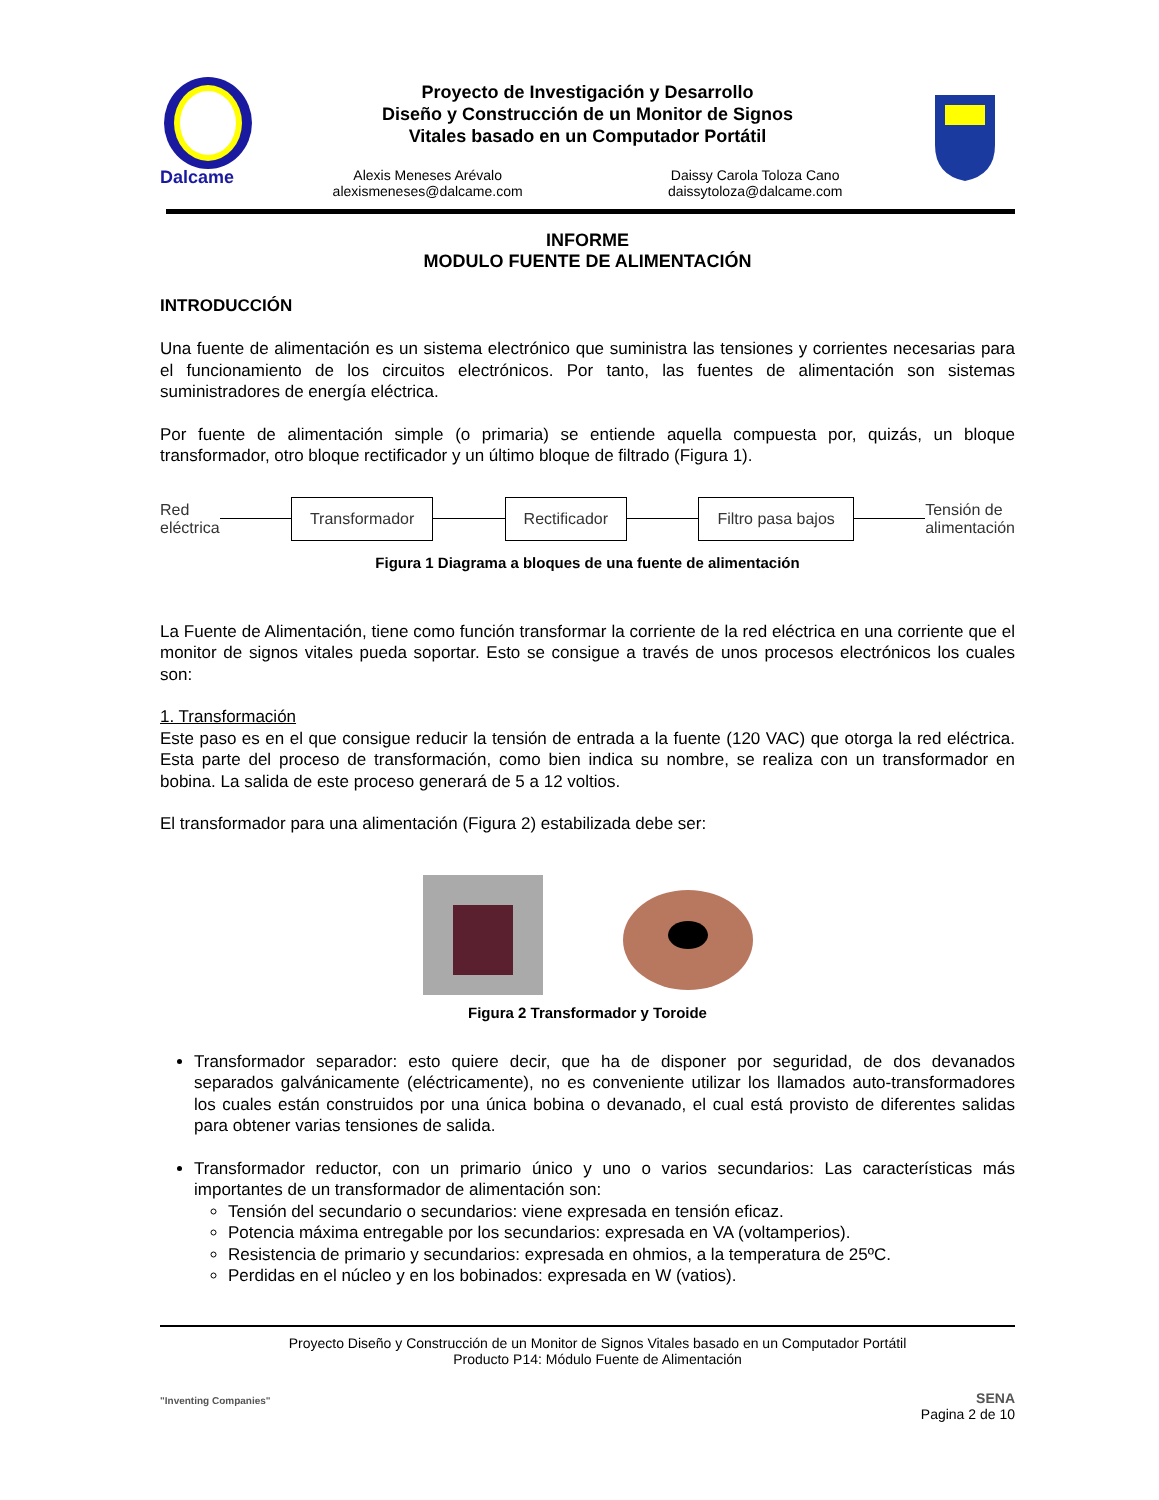Dalcame
Proyecto de Investigación y Desarrollo
Diseño y Construcción de un Monitor de Signos
Vitales basado en un Computador Portátil
Alexis Meneses Arévalo
alexismeneses@dalcame.com
Daissy Carola Toloza Cano
daissytoloza@dalcame.com
INFORME
MODULO FUENTE DE ALIMENTACIÓN
INTRODUCCIÓN
Una fuente de alimentación es un sistema electrónico que suministra las tensiones y corrientes necesarias para el funcionamiento de los circuitos electrónicos. Por tanto, las fuentes de alimentación son sistemas suministradores de energía eléctrica.
Por fuente de alimentación simple (o primaria) se entiende aquella compuesta por, quizás, un bloque transformador, otro bloque rectificador y un último bloque de filtrado (Figura 1).
Red
eléctrica
Transformador Rectificador Filtro pasa bajos
Tensión de
alimentación
Figura 1 Diagrama a bloques de una fuente de alimentación
La Fuente de Alimentación, tiene como función transformar la corriente de la red eléctrica en una corriente que el monitor de signos vitales pueda soportar. Esto se consigue a través de unos procesos electrónicos los cuales son:
1. Transformación
Este paso es en el que consigue reducir la tensión de entrada a la fuente (120 VAC) que otorga la red eléctrica. Esta parte del proceso de transformación, como bien indica su nombre, se realiza con un transformador en bobina. La salida de este proceso generará de 5 a 12 voltios.
El transformador para una alimentación (Figura 2) estabilizada debe ser:
Figura 2 Transformador y Toroide
Transformador separador: esto quiere decir, que ha de disponer por seguridad, de dos devanados separados galvánicamente (eléctricamente), no es conveniente utilizar los llamados auto-transformadores los cuales están construidos por una única bobina o devanado, el cual está provisto de diferentes salidas para obtener varias tensiones de salida.
Transformador reductor, con un primario único y uno o varios secundarios: Las características más importantes de un transformador de alimentación son:
Tensión del secundario o secundarios: viene expresada en tensión eficaz.
Potencia máxima entregable por los secundarios: expresada en VA (voltamperios).
Resistencia de primario y secundarios: expresada en ohmios, a la temperatura de 25ºC.
Perdidas en el núcleo y en los bobinados: expresada en W (vatios).
"Inventing Companies"
Proyecto Diseño y Construcción de un Monitor de Signos Vitales basado en un Computador Portátil
Producto P14: Módulo Fuente de Alimentación
SENA
Pagina 2 de 10